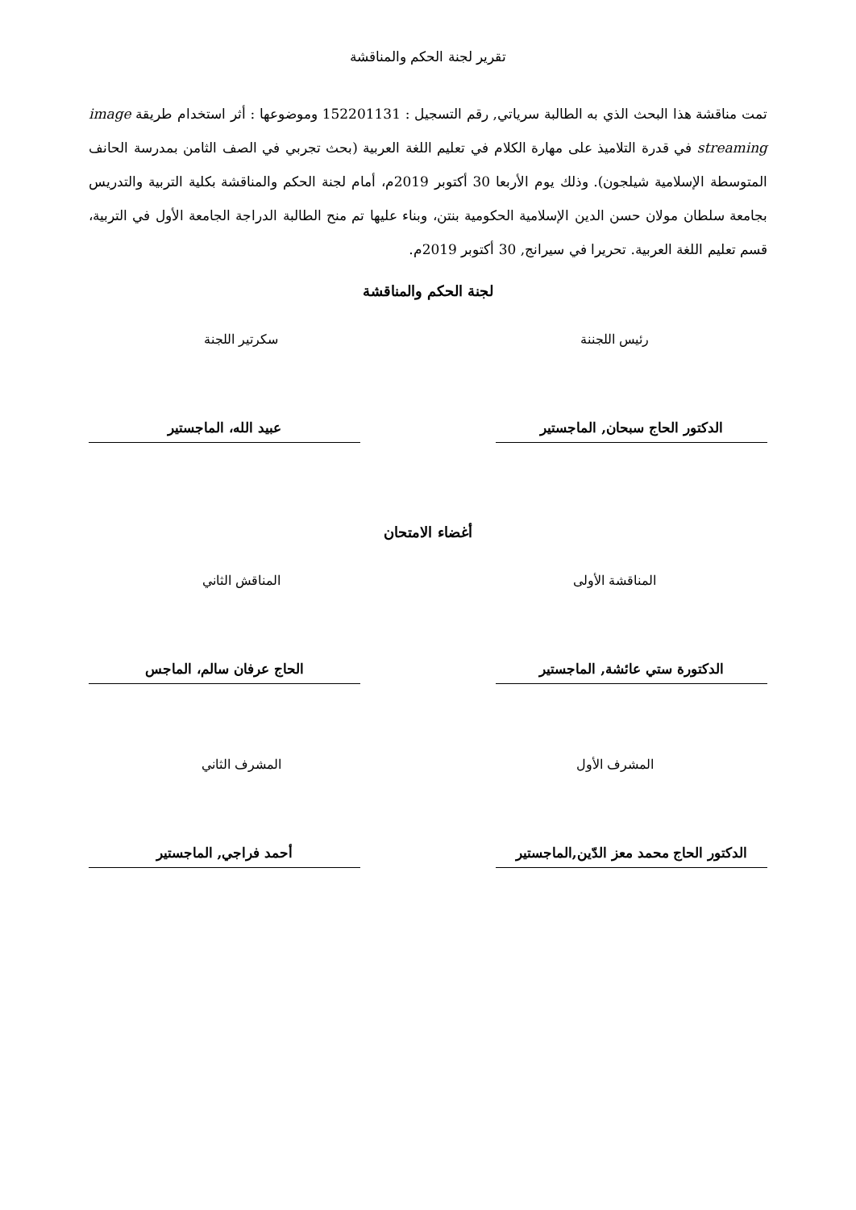تقرير لجنة الحكم والمناقشة
تمت مناقشة هذا البحث الذي به الطالبة سرياتي, رقم التسجيل : 152201131 وموضوعها : أثر استخدام طريقة image streaming في قدرة التلاميذ على مهارة الكلام في تعليم اللغة العربية (بحث تجربي في الصف الثامن بمدرسة الحانف المتوسطة الإسلامية شيلجون). وذلك يوم الأربعا 30 أكتوبر 2019م، أمام لجنة الحكم والمناقشة بكلية التربية والتدريس بجامعة سلطان مولان حسن الدين الإسلامية الحكومية بنتن، وبناء عليها تم منح الطالبة الدراجة الجامعة الأول في التربية، قسم تعليم اللغة العربية. تحريرا في سيرانج, 30 أكتوبر 2019م.
لجنة الحكم والمناقشة
رئيس اللجننة سكرتير اللجنة
الدكتور الحاج سبحان, الماجستير عبيد الله، الماجستير
أغضاء الامتحان
المناقشة الأولى المناقش الثاني
الدكتورة ستي عائشة, الماجستير الحاج عرفان سالم، الماجس
المشرف الأول المشرف الثاني
الدكتور الحاج محمد معز الدّين,الماجستير
أحمد فراجي, الماجستير